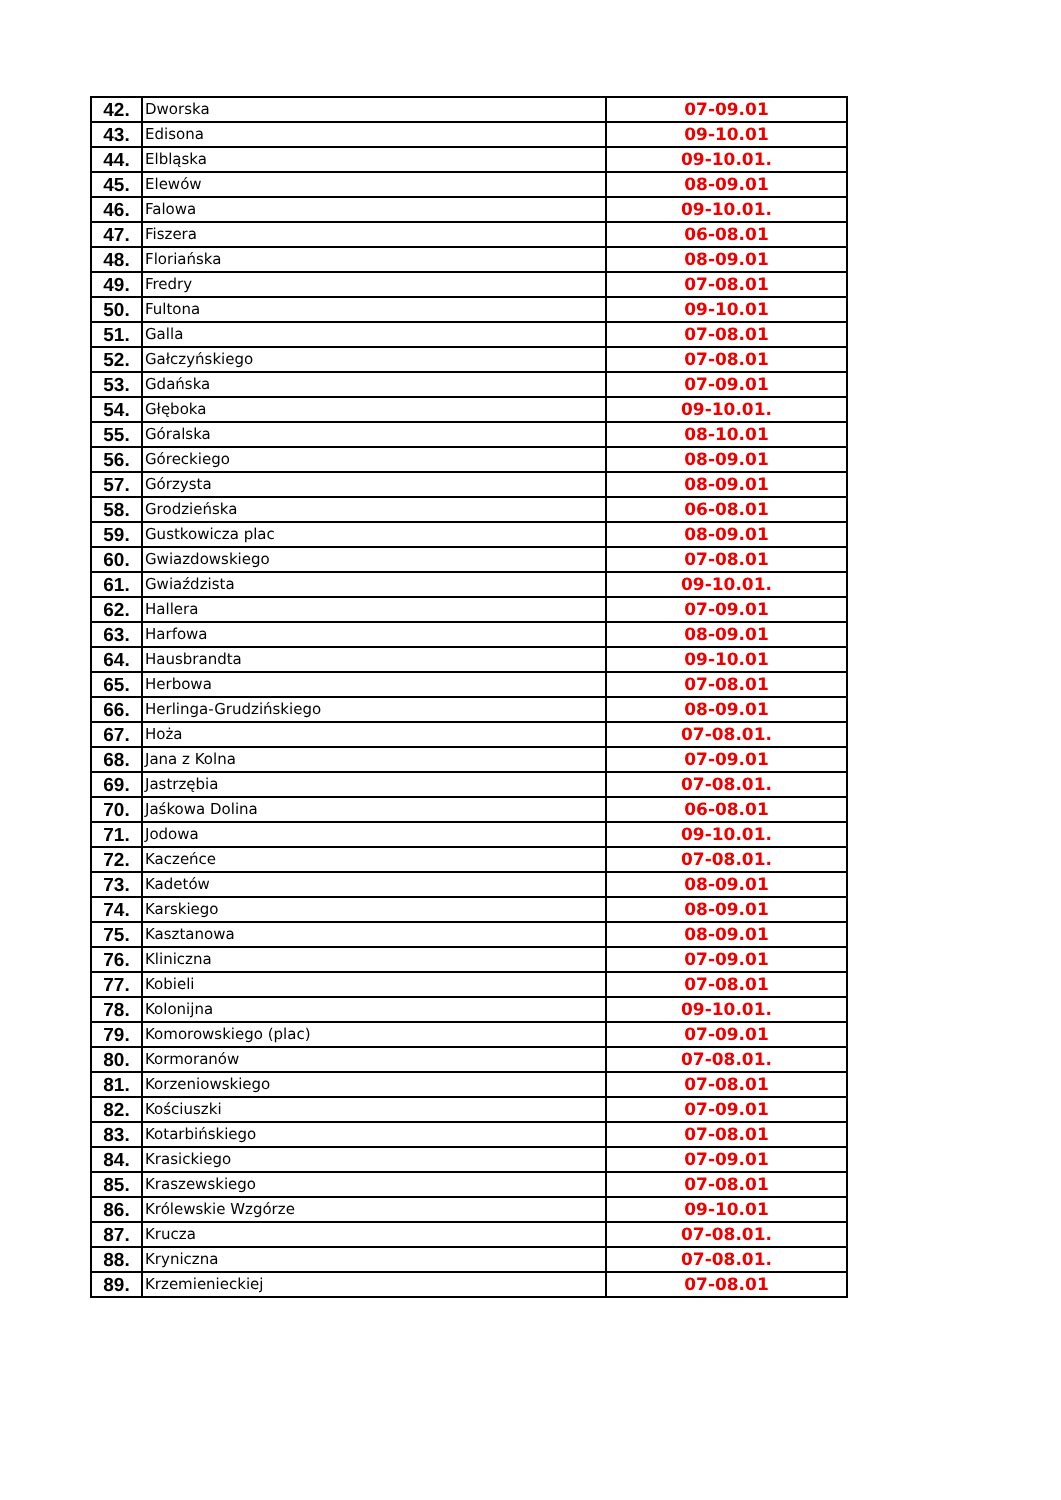| 42. | Dworska | 07-09.01 |
| 43. | Edisona | 09-10.01 |
| 44. | Elbląska | 09-10.01. |
| 45. | Elewów | 08-09.01 |
| 46. | Falowa | 09-10.01. |
| 47. | Fiszera | 06-08.01 |
| 48. | Floriańska | 08-09.01 |
| 49. | Fredry | 07-08.01 |
| 50. | Fultona | 09-10.01 |
| 51. | Galla | 07-08.01 |
| 52. | Gałczyńskiego | 07-08.01 |
| 53. | Gdańska | 07-09.01 |
| 54. | Głęboka | 09-10.01. |
| 55. | Góralska | 08-10.01 |
| 56. | Góreckiego | 08-09.01 |
| 57. | Górzysta | 08-09.01 |
| 58. | Grodzieńska | 06-08.01 |
| 59. | Gustkowicza plac | 08-09.01 |
| 60. | Gwiazdowskiego | 07-08.01 |
| 61. | Gwiaździsta | 09-10.01. |
| 62. | Hallera | 07-09.01 |
| 63. | Harfowa | 08-09.01 |
| 64. | Hausbrandta | 09-10.01 |
| 65. | Herbowa | 07-08.01 |
| 66. | Herlinga-Grudzińskiego | 08-09.01 |
| 67. | Hoża | 07-08.01. |
| 68. | Jana z Kolna | 07-09.01 |
| 69. | Jastrzębia | 07-08.01. |
| 70. | Jaśkowa Dolina | 06-08.01 |
| 71. | Jodowa | 09-10.01. |
| 72. | Kaczeńce | 07-08.01. |
| 73. | Kadetów | 08-09.01 |
| 74. | Karskiego | 08-09.01 |
| 75. | Kasztanowa | 08-09.01 |
| 76. | Kliniczna | 07-09.01 |
| 77. | Kobieli | 07-08.01 |
| 78. | Kolonijna | 09-10.01. |
| 79. | Komorowskiego (plac) | 07-09.01 |
| 80. | Kormoranów | 07-08.01. |
| 81. | Korzeniowskiego | 07-08.01 |
| 82. | Kościuszki | 07-09.01 |
| 83. | Kotarbińskiego | 07-08.01 |
| 84. | Krasickiego | 07-09.01 |
| 85. | Kraszewskiego | 07-08.01 |
| 86. | Królewskie Wzgórze | 09-10.01 |
| 87. | Krucza | 07-08.01. |
| 88. | Kryniczna | 07-08.01. |
| 89. | Krzemienieckiej | 07-08.01 |